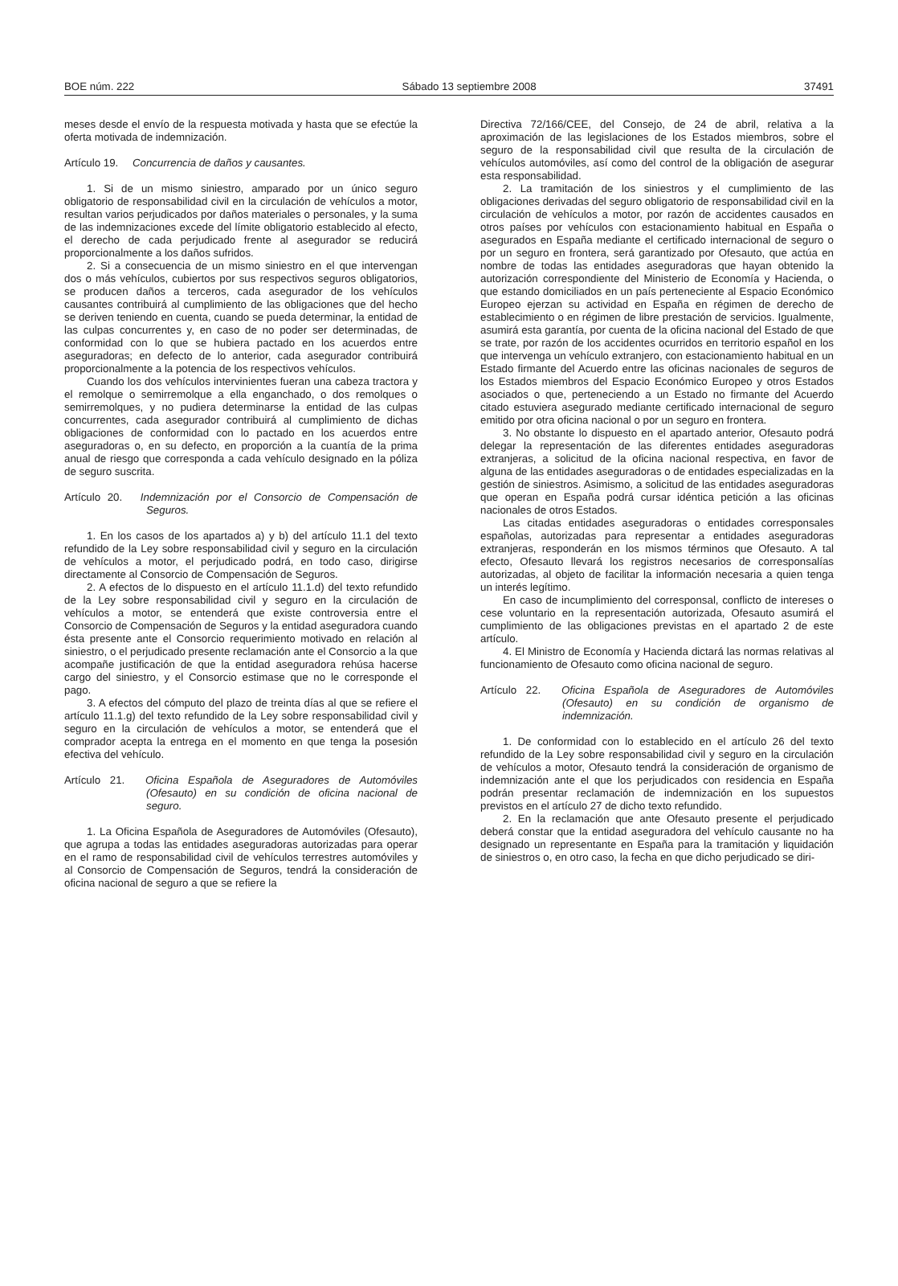BOE núm. 222 Sábado 13 septiembre 2008 37491
meses desde el envío de la respuesta motivada y hasta que se efectúe la oferta motivada de indemnización.
Artículo 19. Concurrencia de daños y causantes.
1. Si de un mismo siniestro, amparado por un único seguro obligatorio de responsabilidad civil en la circulación de vehículos a motor, resultan varios perjudicados por daños materiales o personales, y la suma de las indemnizaciones excede del límite obligatorio establecido al efecto, el derecho de cada perjudicado frente al asegurador se reducirá proporcionalmente a los daños sufridos.
2. Si a consecuencia de un mismo siniestro en el que intervengan dos o más vehículos, cubiertos por sus respectivos seguros obligatorios, se producen daños a terceros, cada asegurador de los vehículos causantes contribuirá al cumplimiento de las obligaciones que del hecho se deriven teniendo en cuenta, cuando se pueda determinar, la entidad de las culpas concurrentes y, en caso de no poder ser determinadas, de conformidad con lo que se hubiera pactado en los acuerdos entre aseguradoras; en defecto de lo anterior, cada asegurador contribuirá proporcionalmente a la potencia de los respectivos vehículos.
Cuando los dos vehículos intervinientes fueran una cabeza tractora y el remolque o semirremolque a ella enganchado, o dos remolques o semirremolques, y no pudiera determinarse la entidad de las culpas concurrentes, cada asegurador contribuirá al cumplimiento de dichas obligaciones de conformidad con lo pactado en los acuerdos entre aseguradoras o, en su defecto, en proporción a la cuantía de la prima anual de riesgo que corresponda a cada vehículo designado en la póliza de seguro suscrita.
Artículo 20. Indemnización por el Consorcio de Compensación de Seguros.
1. En los casos de los apartados a) y b) del artículo 11.1 del texto refundido de la Ley sobre responsabilidad civil y seguro en la circulación de vehículos a motor, el perjudicado podrá, en todo caso, dirigirse directamente al Consorcio de Compensación de Seguros.
2. A efectos de lo dispuesto en el artículo 11.1.d) del texto refundido de la Ley sobre responsabilidad civil y seguro en la circulación de vehículos a motor, se entenderá que existe controversia entre el Consorcio de Compensación de Seguros y la entidad aseguradora cuando ésta presente ante el Consorcio requerimiento motivado en relación al siniestro, o el perjudicado presente reclamación ante el Consorcio a la que acompañe justificación de que la entidad aseguradora rehúsa hacerse cargo del siniestro, y el Consorcio estimase que no le corresponde el pago.
3. A efectos del cómputo del plazo de treinta días al que se refiere el artículo 11.1.g) del texto refundido de la Ley sobre responsabilidad civil y seguro en la circulación de vehículos a motor, se entenderá que el comprador acepta la entrega en el momento en que tenga la posesión efectiva del vehículo.
Artículo 21. Oficina Española de Aseguradores de Automóviles (Ofesauto) en su condición de oficina nacional de seguro.
1. La Oficina Española de Aseguradores de Automóviles (Ofesauto), que agrupa a todas las entidades aseguradoras autorizadas para operar en el ramo de responsabilidad civil de vehículos terrestres automóviles y al Consorcio de Compensación de Seguros, tendrá la consideración de oficina nacional de seguro a que se refiere la
Directiva 72/166/CEE, del Consejo, de 24 de abril, relativa a la aproximación de las legislaciones de los Estados miembros, sobre el seguro de la responsabilidad civil que resulta de la circulación de vehículos automóviles, así como del control de la obligación de asegurar esta responsabilidad.
2. La tramitación de los siniestros y el cumplimiento de las obligaciones derivadas del seguro obligatorio de responsabilidad civil en la circulación de vehículos a motor, por razón de accidentes causados en otros países por vehículos con estacionamiento habitual en España o asegurados en España mediante el certificado internacional de seguro o por un seguro en frontera, será garantizado por Ofesauto, que actúa en nombre de todas las entidades aseguradoras que hayan obtenido la autorización correspondiente del Ministerio de Economía y Hacienda, o que estando domiciliados en un país perteneciente al Espacio Económico Europeo ejerzan su actividad en España en régimen de derecho de establecimiento o en régimen de libre prestación de servicios. Igualmente, asumirá esta garantía, por cuenta de la oficina nacional del Estado de que se trate, por razón de los accidentes ocurridos en territorio español en los que intervenga un vehículo extranjero, con estacionamiento habitual en un Estado firmante del Acuerdo entre las oficinas nacionales de seguros de los Estados miembros del Espacio Económico Europeo y otros Estados asociados o que, perteneciendo a un Estado no firmante del Acuerdo citado estuviera asegurado mediante certificado internacional de seguro emitido por otra oficina nacional o por un seguro en frontera.
3. No obstante lo dispuesto en el apartado anterior, Ofesauto podrá delegar la representación de las diferentes entidades aseguradoras extranjeras, a solicitud de la oficina nacional respectiva, en favor de alguna de las entidades aseguradoras o de entidades especializadas en la gestión de siniestros. Asimismo, a solicitud de las entidades aseguradoras que operan en España podrá cursar idéntica petición a las oficinas nacionales de otros Estados.
Las citadas entidades aseguradoras o entidades corresponsales españolas, autorizadas para representar a entidades aseguradoras extranjeras, responderán en los mismos términos que Ofesauto. A tal efecto, Ofesauto llevará los registros necesarios de corresponsalías autorizadas, al objeto de facilitar la información necesaria a quien tenga un interés legítimo.
En caso de incumplimiento del corresponsal, conflicto de intereses o cese voluntario en la representación autorizada, Ofesauto asumirá el cumplimiento de las obligaciones previstas en el apartado 2 de este artículo.
4. El Ministro de Economía y Hacienda dictará las normas relativas al funcionamiento de Ofesauto como oficina nacional de seguro.
Artículo 22. Oficina Española de Aseguradores de Automóviles (Ofesauto) en su condición de organismo de indemnización.
1. De conformidad con lo establecido en el artículo 26 del texto refundido de la Ley sobre responsabilidad civil y seguro en la circulación de vehículos a motor, Ofesauto tendrá la consideración de organismo de indemnización ante el que los perjudicados con residencia en España podrán presentar reclamación de indemnización en los supuestos previstos en el artículo 27 de dicho texto refundido.
2. En la reclamación que ante Ofesauto presente el perjudicado deberá constar que la entidad aseguradora del vehículo causante no ha designado un representante en España para la tramitación y liquidación de siniestros o, en otro caso, la fecha en que dicho perjudicado se diri-